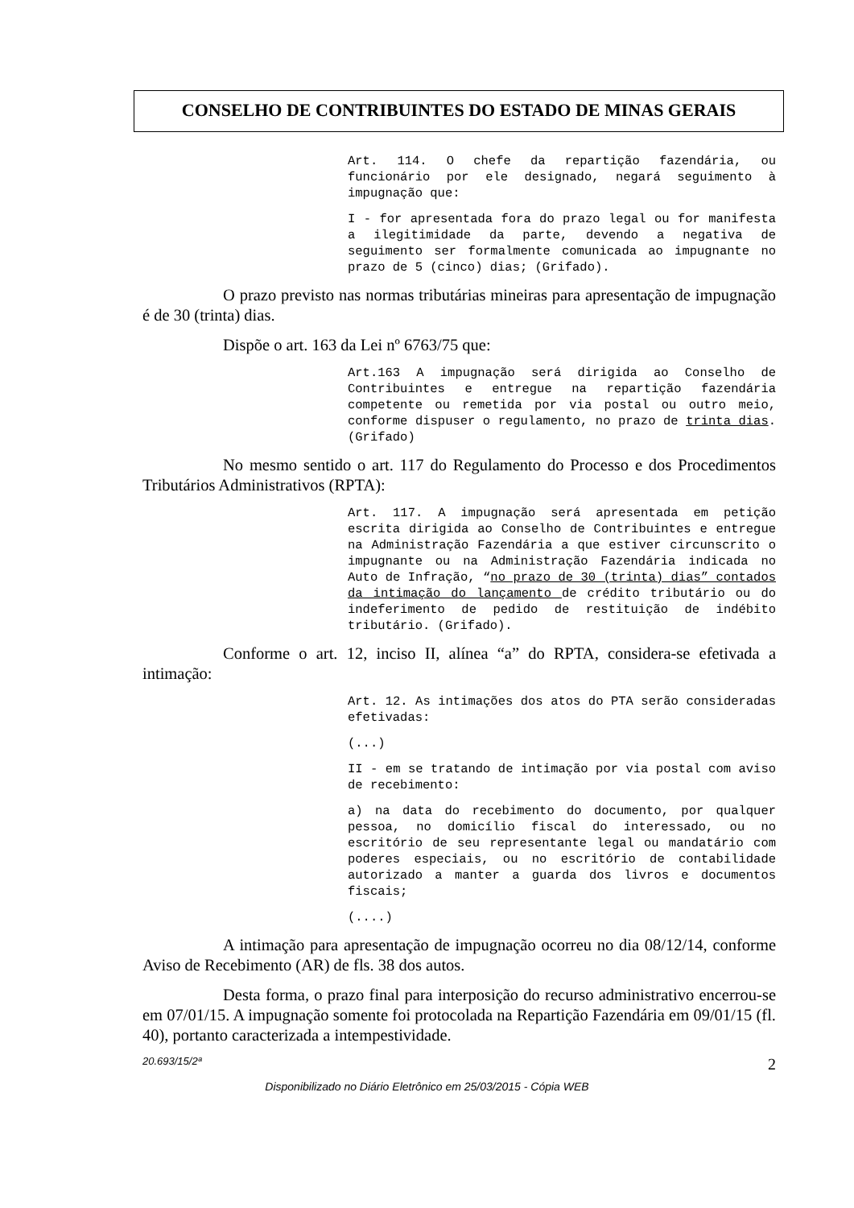CONSELHO DE CONTRIBUINTES DO ESTADO DE MINAS GERAIS
Art. 114. O chefe da repartição fazendária, ou funcionário por ele designado, negará seguimento à impugnação que:
I - for apresentada fora do prazo legal ou for manifesta a ilegitimidade da parte, devendo a negativa de seguimento ser formalmente comunicada ao impugnante no prazo de 5 (cinco) dias; (Grifado).
O prazo previsto nas normas tributárias mineiras para apresentação de impugnação é de 30 (trinta) dias.
Dispõe o art. 163 da Lei nº 6763/75 que:
Art.163 A impugnação será dirigida ao Conselho de Contribuintes e entregue na repartição fazendária competente ou remetida por via postal ou outro meio, conforme dispuser o regulamento, no prazo de trinta dias. (Grifado)
No mesmo sentido o art. 117 do Regulamento do Processo e dos Procedimentos Tributários Administrativos (RPTA):
Art. 117. A impugnação será apresentada em petição escrita dirigida ao Conselho de Contribuintes e entregue na Administração Fazendária a que estiver circunscrito o impugnante ou na Administração Fazendária indicada no Auto de Infração, “no prazo de 30 (trinta) dias” contados da intimação do lançamento de crédito tributário ou do indeferimento de pedido de restituição de indébito tributário. (Grifado).
Conforme o art. 12, inciso II, alínea “a” do RPTA, considera-se efetivada a intimação:
Art. 12. As intimações dos atos do PTA serão consideradas efetivadas:
(...)
II - em se tratando de intimação por via postal com aviso de recebimento:
a) na data do recebimento do documento, por qualquer pessoa, no domicílio fiscal do interessado, ou no escritório de seu representante legal ou mandatário com poderes especiais, ou no escritório de contabilidade autorizado a manter a guarda dos livros e documentos fiscais;
(....)
A intimação para apresentação de impugnação ocorreu no dia 08/12/14, conforme Aviso de Recebimento (AR) de fls. 38 dos autos.
Desta forma, o prazo final para interposição do recurso administrativo encerrou-se em 07/01/15. A impugnação somente foi protocolada na Repartição Fazendária em 09/01/15 (fl. 40), portanto caracterizada a intempestividade.
20.693/15/2ª 2
Disponibilizado no Diário Eletrônico em 25/03/2015 - Cópia WEB